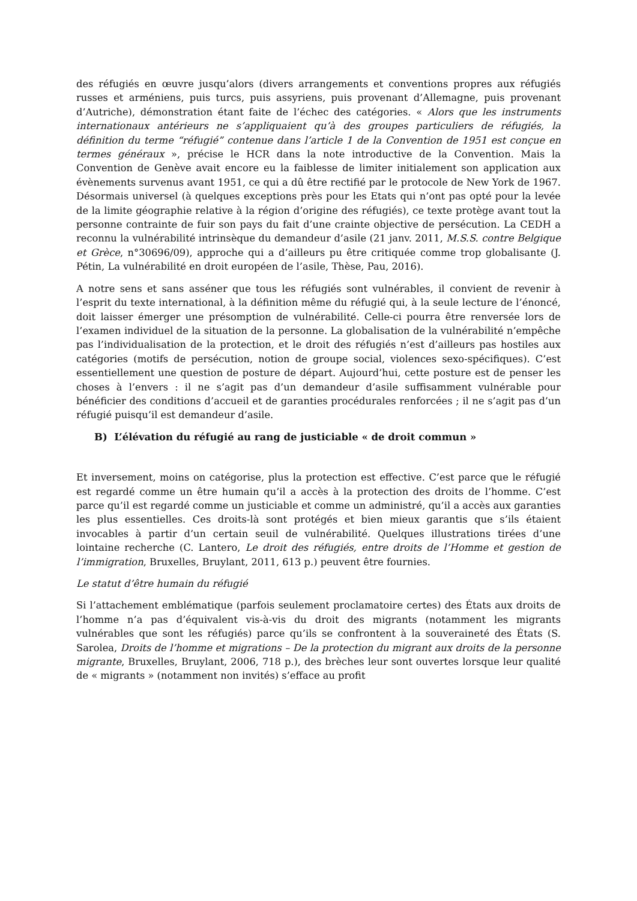des réfugiés en œuvre jusqu’alors (divers arrangements et conventions propres aux réfugiés russes et arméniens, puis turcs, puis assyriens, puis provenant d’Allemagne, puis provenant d’Autriche), démonstration étant faite de l’échec des catégories. « Alors que les instruments internationaux antérieurs ne s’appliquaient qu’à des groupes particuliers de réfugiés, la définition du terme “réfugié” contenue dans l’article 1 de la Convention de 1951 est conçue en termes généraux », précise le HCR dans la note introductive de la Convention. Mais la Convention de Genève avait encore eu la faiblesse de limiter initialement son application aux évènements survenus avant 1951, ce qui a dû être rectifié par le protocole de New York de 1967. Désormais universel (à quelques exceptions près pour les Etats qui n’ont pas opté pour la levée de la limite géographie relative à la région d’origine des réfugiés), ce texte protège avant tout la personne contrainte de fuir son pays du fait d’une crainte objective de persécution. La CEDH a reconnu la vulnérabilité intrinsèque du demandeur d’asile (21 janv. 2011, M.S.S. contre Belgique et Grèce, n°30696/09), approche qui a d’ailleurs pu être critiquée comme trop globalisante (J. Pétin, La vulnérabilité en droit européen de l’asile, Thèse, Pau, 2016).
A notre sens et sans asséner que tous les réfugiés sont vulnérables, il convient de revenir à l’esprit du texte international, à la définition même du réfugié qui, à la seule lecture de l’énoncé, doit laisser émerger une présomption de vulnérabilité. Celle-ci pourra être renversée lors de l’examen individuel de la situation de la personne. La globalisation de la vulnérabilité n’empêche pas l’individualisation de la protection, et le droit des réfugiés n’est d’ailleurs pas hostiles aux catégories (motifs de persécution, notion de groupe social, violences sexo-spécifiques). C’est essentiellement une question de posture de départ. Aujourd’hui, cette posture est de penser les choses à l’envers : il ne s’agit pas d’un demandeur d’asile suffisamment vulnérable pour bénéficier des conditions d’accueil et de garanties procédurales renforcées ; il ne s’agit pas d’un réfugié puisqu’il est demandeur d’asile.
B) L’élévation du réfugié au rang de justiciable « de droit commun »
Et inversement, moins on catégorise, plus la protection est effective. C’est parce que le réfugié est regardé comme un être humain qu’il a accès à la protection des droits de l’homme. C’est parce qu’il est regardé comme un justiciable et comme un administré, qu’il a accès aux garanties les plus essentielles. Ces droits-là sont protégés et bien mieux garantis que s’ils étaient invocables à partir d’un certain seuil de vulnérabilité. Quelques illustrations tirées d’une lointaine recherche (C. Lantero, Le droit des réfugiés, entre droits de l’Homme et gestion de l’immigration, Bruxelles, Bruylant, 2011, 613 p.) peuvent être fournies.
Le statut d’être humain du réfugié
Si l’attachement emblématique (parfois seulement proclamatoire certes) des États aux droits de l’homme n’a pas d’équivalent vis-à-vis du droit des migrants (notamment les migrants vulnérables que sont les réfugiés) parce qu’ils se confrontent à la souveraineté des États (S. Sarolea, Droits de l’homme et migrations – De la protection du migrant aux droits de la personne migrante, Bruxelles, Bruylant, 2006, 718 p.), des brèches leur sont ouvertes lorsque leur qualité de « migrants » (notamment non invités) s’efface au profit